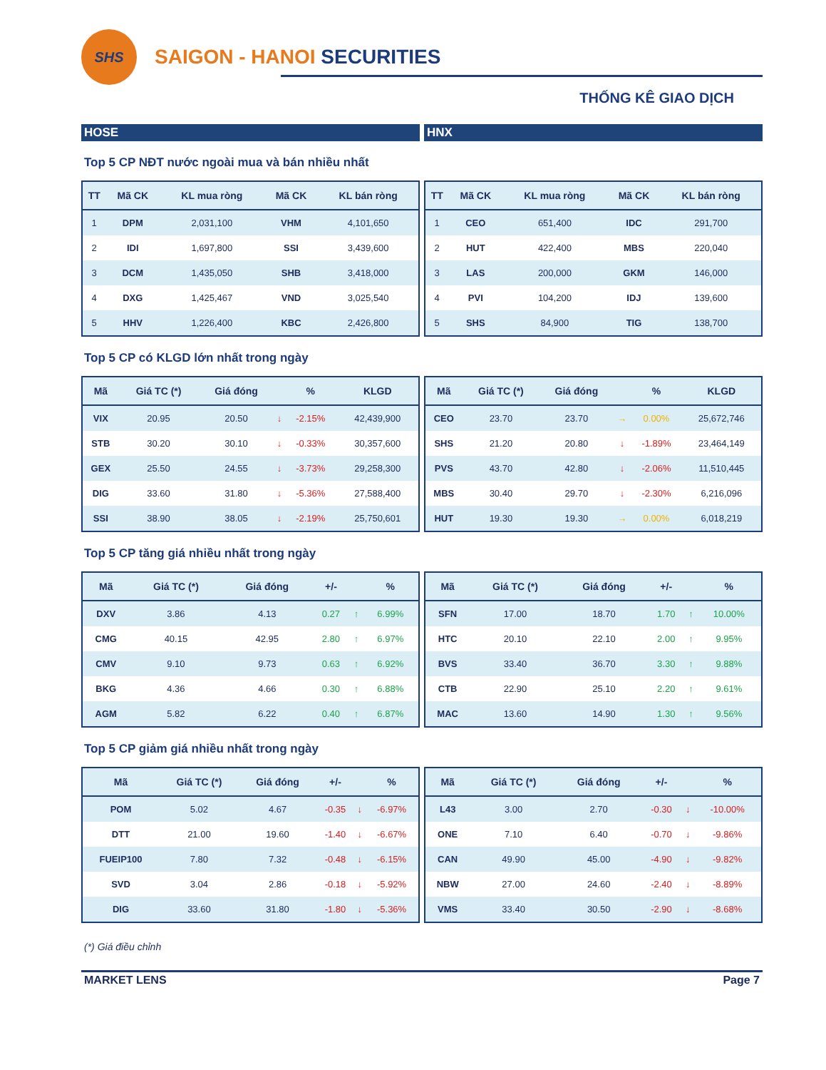SHS
SAIGON - HANOI SECURITIES
THỐNG KÊ GIAO DỊCH
HOSE HNX
Top 5 CP NĐT nước ngoài mua và bán nhiều nhất
| TT | Mã CK | KL mua ròng | Mã CK | KL bán ròng |
| --- | --- | --- | --- | --- |
| 1 | DPM | 2,031,100 | VHM | 4,101,650 |
| 2 | IDI | 1,697,800 | SSI | 3,439,600 |
| 3 | DCM | 1,435,050 | SHB | 3,418,000 |
| 4 | DXG | 1,425,467 | VND | 3,025,540 |
| 5 | HHV | 1,226,400 | KBC | 2,426,800 |
| TT | Mã CK | KL mua ròng | Mã CK | KL bán ròng |
| --- | --- | --- | --- | --- |
| 1 | CEO | 651,400 | IDC | 291,700 |
| 2 | HUT | 422,400 | MBS | 220,040 |
| 3 | LAS | 200,000 | GKM | 146,000 |
| 4 | PVI | 104,200 | IDJ | 139,600 |
| 5 | SHS | 84,900 | TIG | 138,700 |
Top 5 CP có KLGD lớn nhất trong ngày
| Mã | Giá TC (*) | Giá đóng | | % | KLGD |
| --- | --- | --- | --- | --- | --- |
| VIX | 20.95 | 20.50 | ↓ | -2.15% | 42,439,900 |
| STB | 30.20 | 30.10 | ↓ | -0.33% | 30,357,600 |
| GEX | 25.50 | 24.55 | ↓ | -3.73% | 29,258,300 |
| DIG | 33.60 | 31.80 | ↓ | -5.36% | 27,588,400 |
| SSI | 38.90 | 38.05 | ↓ | -2.19% | 25,750,601 |
| Mã | Giá TC (*) | Giá đóng | | % | KLGD |
| --- | --- | --- | --- | --- | --- |
| CEO | 23.70 | 23.70 | → | 0.00% | 25,672,746 |
| SHS | 21.20 | 20.80 | ↓ | -1.89% | 23,464,149 |
| PVS | 43.70 | 42.80 | ↓ | -2.06% | 11,510,445 |
| MBS | 30.40 | 29.70 | ↓ | -2.30% | 6,216,096 |
| HUT | 19.30 | 19.30 | → | 0.00% | 6,018,219 |
Top 5 CP tăng giá nhiều nhất trong ngày
| Mã | Giá TC (*) | Giá đóng | +/- | | % |
| --- | --- | --- | --- | --- | --- |
| DXV | 3.86 | 4.13 | 0.27 | ↑ | 6.99% |
| CMG | 40.15 | 42.95 | 2.80 | ↑ | 6.97% |
| CMV | 9.10 | 9.73 | 0.63 | ↑ | 6.92% |
| BKG | 4.36 | 4.66 | 0.30 | ↑ | 6.88% |
| AGM | 5.82 | 6.22 | 0.40 | ↑ | 6.87% |
| Mã | Giá TC (*) | Giá đóng | +/- | | % |
| --- | --- | --- | --- | --- | --- |
| SFN | 17.00 | 18.70 | 1.70 | ↑ | 10.00% |
| HTC | 20.10 | 22.10 | 2.00 | ↑ | 9.95% |
| BVS | 33.40 | 36.70 | 3.30 | ↑ | 9.88% |
| CTB | 22.90 | 25.10 | 2.20 | ↑ | 9.61% |
| MAC | 13.60 | 14.90 | 1.30 | ↑ | 9.56% |
Top 5 CP giảm giá nhiều nhất trong ngày
| Mã | Giá TC (*) | Giá đóng | +/- | | % |
| --- | --- | --- | --- | --- | --- |
| POM | 5.02 | 4.67 | -0.35 | ↓ | -6.97% |
| DTT | 21.00 | 19.60 | -1.40 | ↓ | -6.67% |
| FUEIP100 | 7.80 | 7.32 | -0.48 | ↓ | -6.15% |
| SVD | 3.04 | 2.86 | -0.18 | ↓ | -5.92% |
| DIG | 33.60 | 31.80 | -1.80 | ↓ | -5.36% |
| Mã | Giá TC (*) | Giá đóng | +/- | | % |
| --- | --- | --- | --- | --- | --- |
| L43 | 3.00 | 2.70 | -0.30 | ↓ | -10.00% |
| ONE | 7.10 | 6.40 | -0.70 | ↓ | -9.86% |
| CAN | 49.90 | 45.00 | -4.90 | ↓ | -9.82% |
| NBW | 27.00 | 24.60 | -2.40 | ↓ | -8.89% |
| VMS | 33.40 | 30.50 | -2.90 | ↓ | -8.68% |
(*) Giá điều chỉnh
MARKET LENS Page 7